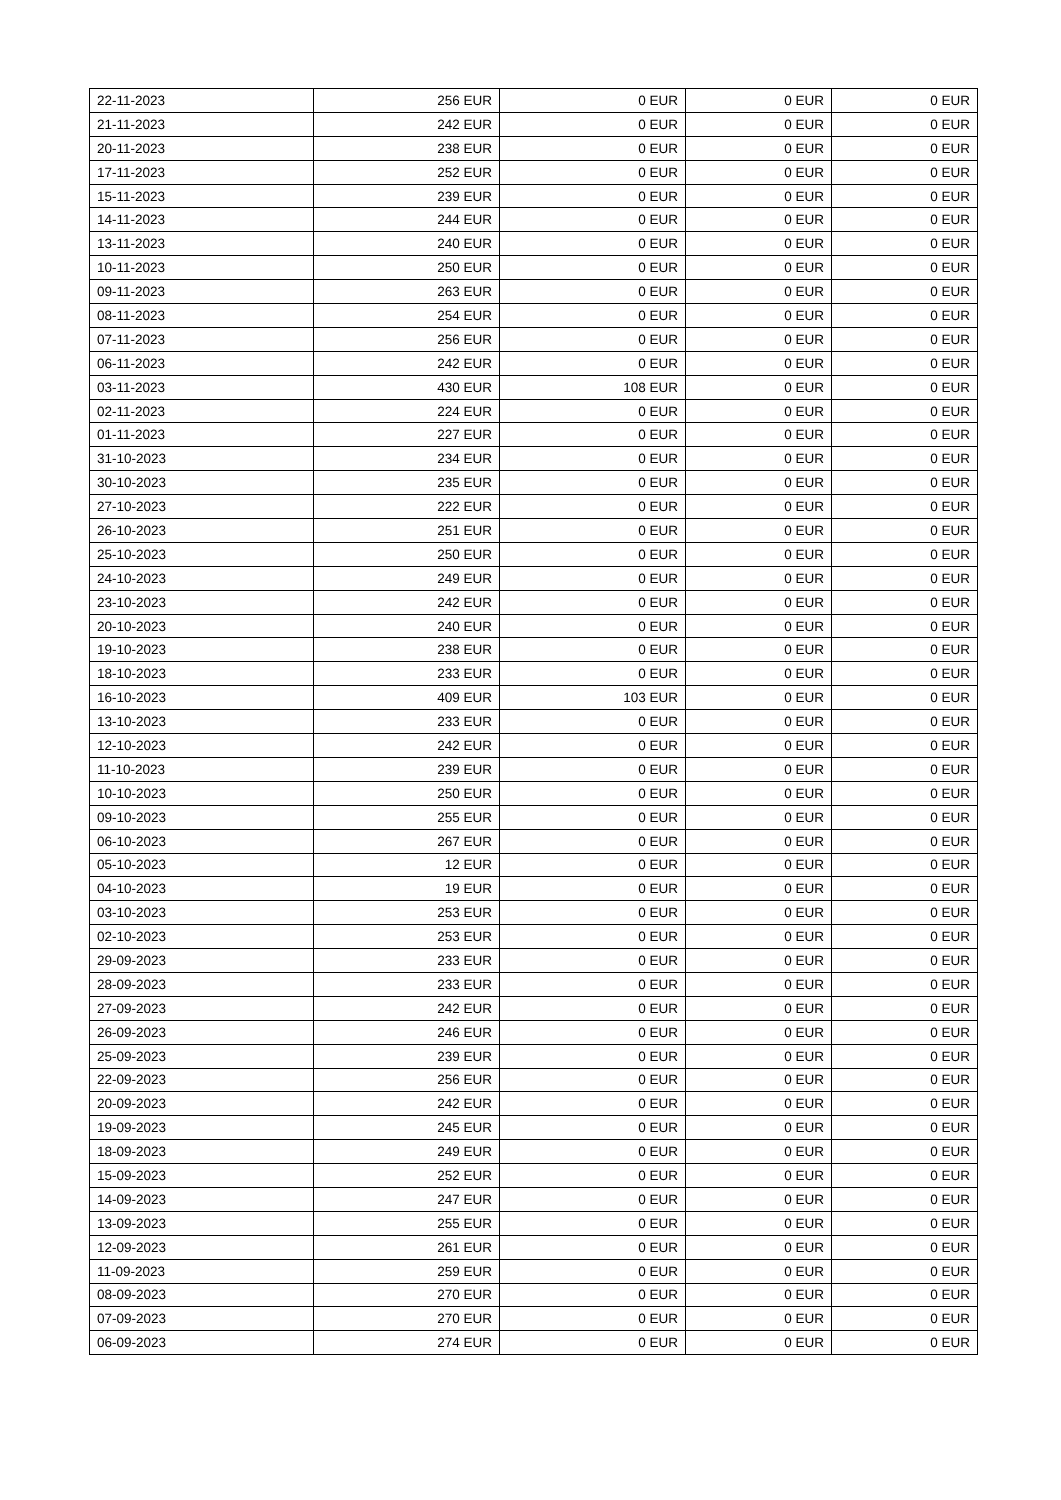| 22-11-2023 | 256 EUR | 0 EUR | 0 EUR | 0 EUR |
| 21-11-2023 | 242 EUR | 0 EUR | 0 EUR | 0 EUR |
| 20-11-2023 | 238 EUR | 0 EUR | 0 EUR | 0 EUR |
| 17-11-2023 | 252 EUR | 0 EUR | 0 EUR | 0 EUR |
| 15-11-2023 | 239 EUR | 0 EUR | 0 EUR | 0 EUR |
| 14-11-2023 | 244 EUR | 0 EUR | 0 EUR | 0 EUR |
| 13-11-2023 | 240 EUR | 0 EUR | 0 EUR | 0 EUR |
| 10-11-2023 | 250 EUR | 0 EUR | 0 EUR | 0 EUR |
| 09-11-2023 | 263 EUR | 0 EUR | 0 EUR | 0 EUR |
| 08-11-2023 | 254 EUR | 0 EUR | 0 EUR | 0 EUR |
| 07-11-2023 | 256 EUR | 0 EUR | 0 EUR | 0 EUR |
| 06-11-2023 | 242 EUR | 0 EUR | 0 EUR | 0 EUR |
| 03-11-2023 | 430 EUR | 108 EUR | 0 EUR | 0 EUR |
| 02-11-2023 | 224 EUR | 0 EUR | 0 EUR | 0 EUR |
| 01-11-2023 | 227 EUR | 0 EUR | 0 EUR | 0 EUR |
| 31-10-2023 | 234 EUR | 0 EUR | 0 EUR | 0 EUR |
| 30-10-2023 | 235 EUR | 0 EUR | 0 EUR | 0 EUR |
| 27-10-2023 | 222 EUR | 0 EUR | 0 EUR | 0 EUR |
| 26-10-2023 | 251 EUR | 0 EUR | 0 EUR | 0 EUR |
| 25-10-2023 | 250 EUR | 0 EUR | 0 EUR | 0 EUR |
| 24-10-2023 | 249 EUR | 0 EUR | 0 EUR | 0 EUR |
| 23-10-2023 | 242 EUR | 0 EUR | 0 EUR | 0 EUR |
| 20-10-2023 | 240 EUR | 0 EUR | 0 EUR | 0 EUR |
| 19-10-2023 | 238 EUR | 0 EUR | 0 EUR | 0 EUR |
| 18-10-2023 | 233 EUR | 0 EUR | 0 EUR | 0 EUR |
| 16-10-2023 | 409 EUR | 103 EUR | 0 EUR | 0 EUR |
| 13-10-2023 | 233 EUR | 0 EUR | 0 EUR | 0 EUR |
| 12-10-2023 | 242 EUR | 0 EUR | 0 EUR | 0 EUR |
| 11-10-2023 | 239 EUR | 0 EUR | 0 EUR | 0 EUR |
| 10-10-2023 | 250 EUR | 0 EUR | 0 EUR | 0 EUR |
| 09-10-2023 | 255 EUR | 0 EUR | 0 EUR | 0 EUR |
| 06-10-2023 | 267 EUR | 0 EUR | 0 EUR | 0 EUR |
| 05-10-2023 | 12 EUR | 0 EUR | 0 EUR | 0 EUR |
| 04-10-2023 | 19 EUR | 0 EUR | 0 EUR | 0 EUR |
| 03-10-2023 | 253 EUR | 0 EUR | 0 EUR | 0 EUR |
| 02-10-2023 | 253 EUR | 0 EUR | 0 EUR | 0 EUR |
| 29-09-2023 | 233 EUR | 0 EUR | 0 EUR | 0 EUR |
| 28-09-2023 | 233 EUR | 0 EUR | 0 EUR | 0 EUR |
| 27-09-2023 | 242 EUR | 0 EUR | 0 EUR | 0 EUR |
| 26-09-2023 | 246 EUR | 0 EUR | 0 EUR | 0 EUR |
| 25-09-2023 | 239 EUR | 0 EUR | 0 EUR | 0 EUR |
| 22-09-2023 | 256 EUR | 0 EUR | 0 EUR | 0 EUR |
| 20-09-2023 | 242 EUR | 0 EUR | 0 EUR | 0 EUR |
| 19-09-2023 | 245 EUR | 0 EUR | 0 EUR | 0 EUR |
| 18-09-2023 | 249 EUR | 0 EUR | 0 EUR | 0 EUR |
| 15-09-2023 | 252 EUR | 0 EUR | 0 EUR | 0 EUR |
| 14-09-2023 | 247 EUR | 0 EUR | 0 EUR | 0 EUR |
| 13-09-2023 | 255 EUR | 0 EUR | 0 EUR | 0 EUR |
| 12-09-2023 | 261 EUR | 0 EUR | 0 EUR | 0 EUR |
| 11-09-2023 | 259 EUR | 0 EUR | 0 EUR | 0 EUR |
| 08-09-2023 | 270 EUR | 0 EUR | 0 EUR | 0 EUR |
| 07-09-2023 | 270 EUR | 0 EUR | 0 EUR | 0 EUR |
| 06-09-2023 | 274 EUR | 0 EUR | 0 EUR | 0 EUR |